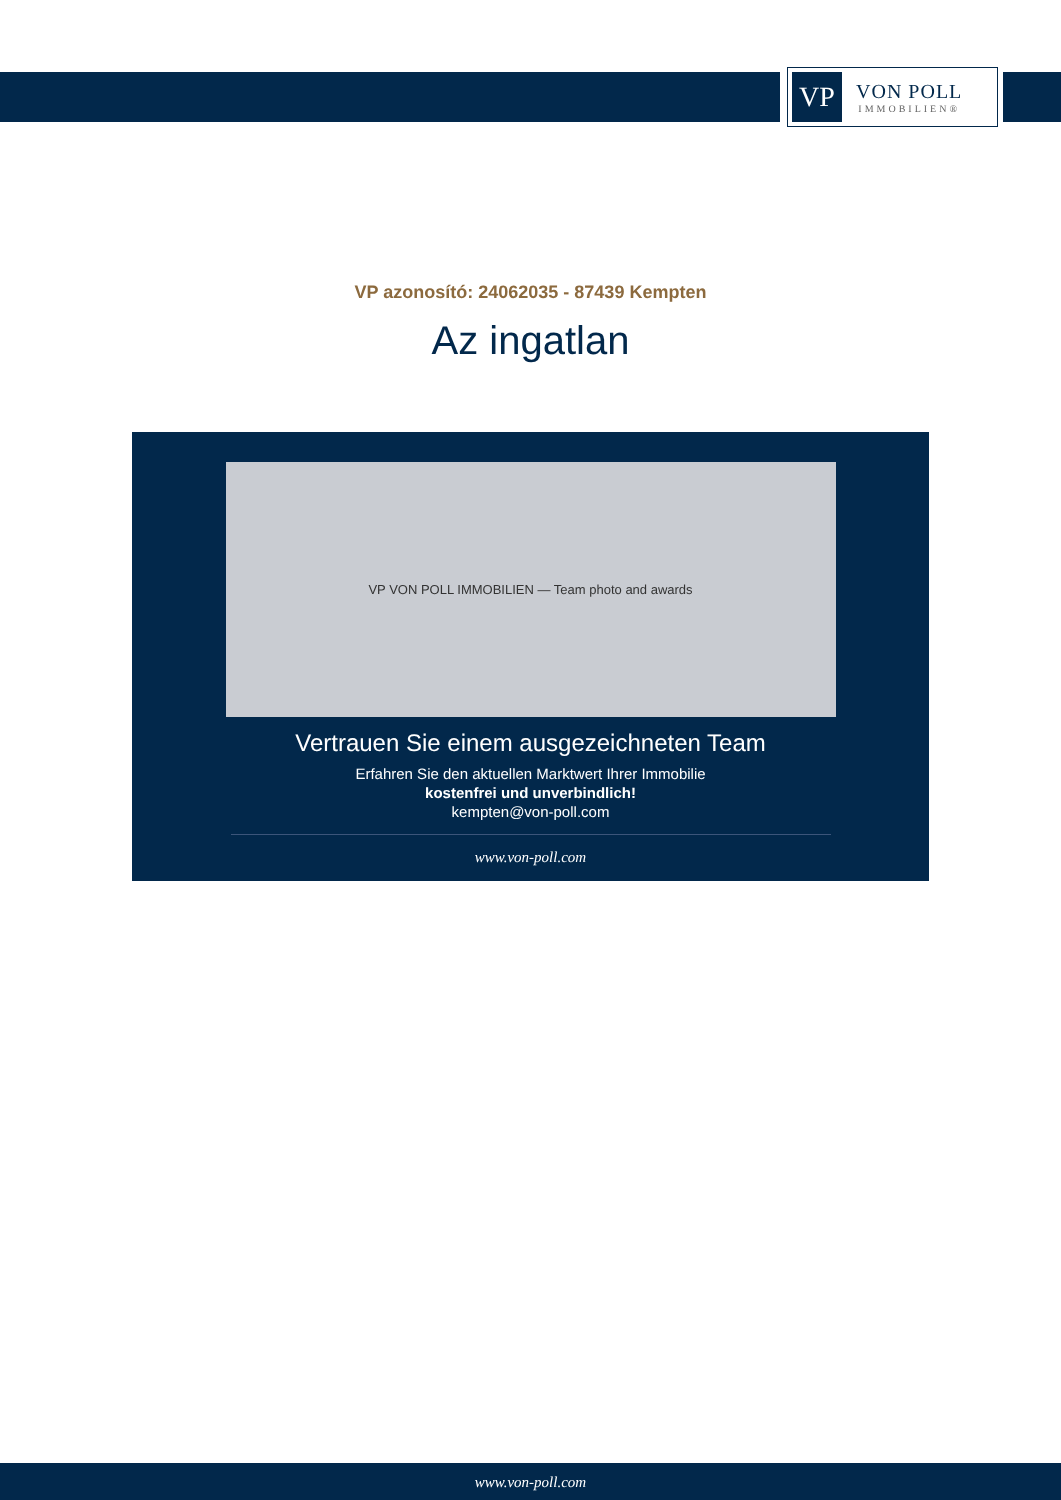VP
VON POLL
IMMOBILIEN®
VP azonosító: 24062035 - 87439 Kempten
Az ingatlan
VP VON POLL IMMOBILIEN — Team photo and awards
Vertrauen Sie einem ausgezeichneten Team
Erfahren Sie den aktuellen Marktwert Ihrer Immobilie
kostenfrei und unverbindlich!
kempten@von-poll.com
www.von-poll.com
www.von-poll.com